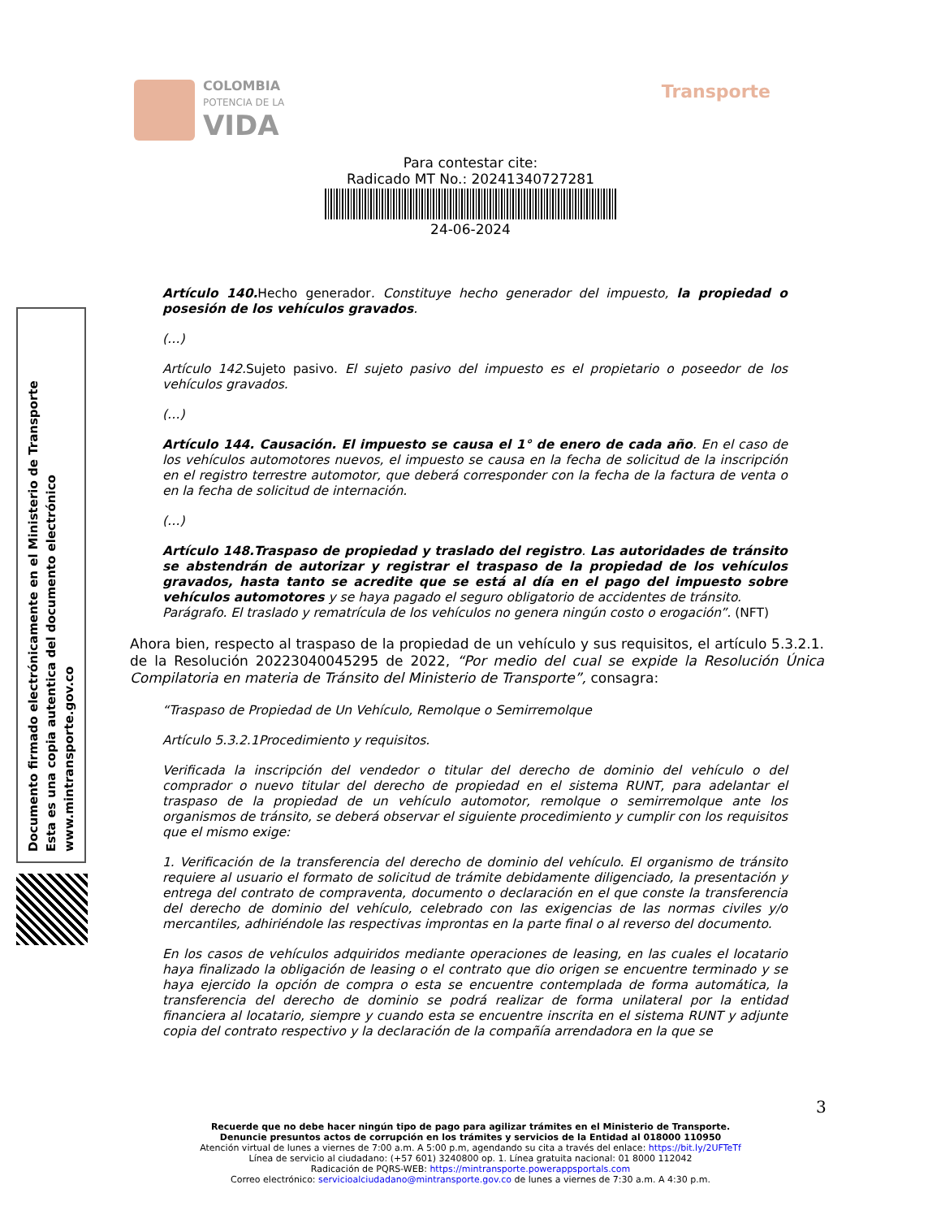COLOMBIA
POTENCIA DE LA
VIDA
Transporte
Para contestar cite:
Radicado MT No.: 20241340727281
24-06-2024
Documento firmado electrónicamente en el Ministerio de Transporte
Esta es una copia autentica del documento electrónico
www.mintransporte.gov.co
Artículo 140. Hecho generador. Constituye hecho generador del impuesto, la propiedad o posesión de los vehículos gravados.
(…)
Artículo 142.Sujeto pasivo. El sujeto pasivo del impuesto es el propietario o poseedor de los vehículos gravados.
(…)
Artículo 144. Causación. El impuesto se causa el 1° de enero de cada año. En el caso de los vehículos automotores nuevos, el impuesto se causa en la fecha de solicitud de la inscripción en el registro terrestre automotor, que deberá corresponder con la fecha de la factura de venta o en la fecha de solicitud de internación.
(…)
Artículo 148.Traspaso de propiedad y traslado del registro. Las autoridades de tránsito se abstendrán de autorizar y registrar el traspaso de la propiedad de los vehículos gravados, hasta tanto se acredite que se está al día en el pago del impuesto sobre vehículos automotores y se haya pagado el seguro obligatorio de accidentes de tránsito.
Parágrafo. El traslado y rematrícula de los vehículos no genera ningún costo o erogación”. (NFT)
Ahora bien, respecto al traspaso de la propiedad de un vehículo y sus requisitos, el artículo 5.3.2.1. de la Resolución 20223040045295 de 2022, “Por medio del cual se expide la Resolución Única Compilatoria en materia de Tránsito del Ministerio de Transporte”, consagra:
“Traspaso de Propiedad de Un Vehículo, Remolque o Semirremolque
Artículo 5.3.2.1Procedimiento y requisitos.
Verificada la inscripción del vendedor o titular del derecho de dominio del vehículo o del comprador o nuevo titular del derecho de propiedad en el sistema RUNT, para adelantar el traspaso de la propiedad de un vehículo automotor, remolque o semirremolque ante los organismos de tránsito, se deberá observar el siguiente procedimiento y cumplir con los requisitos que el mismo exige:
1. Verificación de la transferencia del derecho de dominio del vehículo. El organismo de tránsito requiere al usuario el formato de solicitud de trámite debidamente diligenciado, la presentación y entrega del contrato de compraventa, documento o declaración en el que conste la transferencia del derecho de dominio del vehículo, celebrado con las exigencias de las normas civiles y/o mercantiles, adhiriéndole las respectivas improntas en la parte final o al reverso del documento.
En los casos de vehículos adquiridos mediante operaciones de leasing, en las cuales el locatario haya finalizado la obligación de leasing o el contrato que dio origen se encuentre terminado y se haya ejercido la opción de compra o esta se encuentre contemplada de forma automática, la transferencia del derecho de dominio se podrá realizar de forma unilateral por la entidad financiera al locatario, siempre y cuando esta se encuentre inscrita en el sistema RUNT y adjunte copia del contrato respectivo y la declaración de la compañía arrendadora en la que se
3
Recuerde que no debe hacer ningún tipo de pago para agilizar trámites en el Ministerio de Transporte.
Denuncie presuntos actos de corrupción en los trámites y servicios de la Entidad al 018000 110950
Atención virtual de lunes a viernes de 7:00 a.m. A 5:00 p.m, agendando su cita a través del enlace: https://bit.ly/2UFTeTf
Línea de servicio al ciudadano: (+57 601) 3240800 op. 1. Línea gratuita nacional: 01 8000 112042
Radicación de PQRS-WEB: https://mintransporte.powerappsportals.com
Correo electrónico: servicioalciudadano@mintransporte.gov.co de lunes a viernes de 7:30 a.m. A 4:30 p.m.